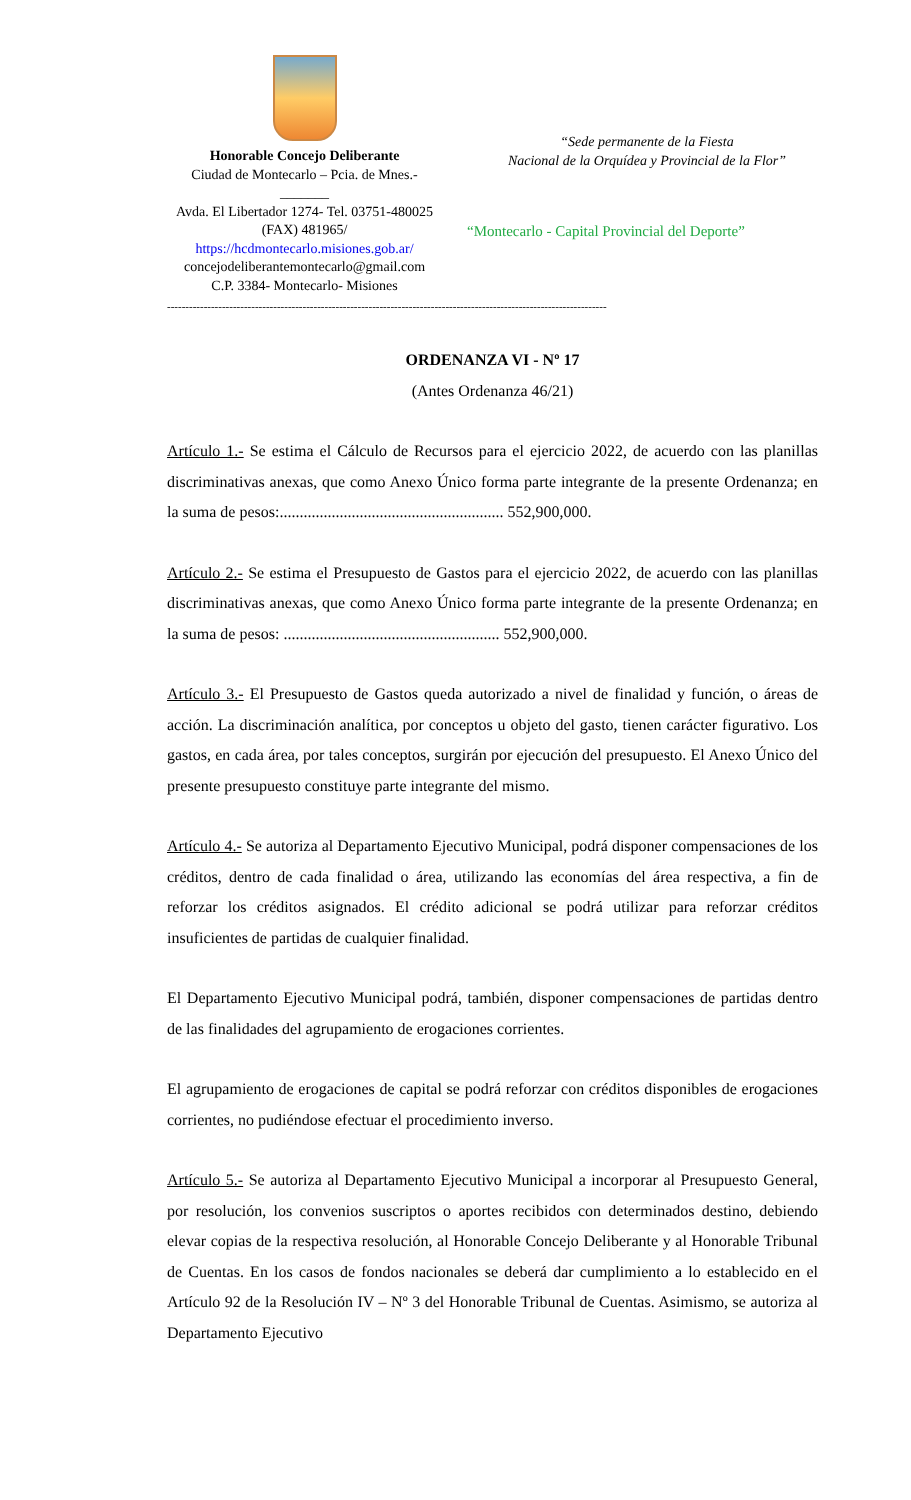Honorable Concejo Deliberante
Ciudad de Montecarlo – Pcia. de Mnes.-
_______
Avda. El Libertador 1274- Tel. 03751-480025 (FAX) 481965/
https://hcdmontecarlo.misiones.gob.ar/
concejodeliberantemontecarlo@gmail.com
C.P. 3384- Montecarlo- Misiones
“Sede permanente de la Fiesta
Nacional de la Orquídea y Provincial de la Flor”
“Montecarlo - Capital Provincial del Deporte”
------------------------------------------------------------------------------------------------------------------------
ORDENANZA VI - Nº 17
(Antes Ordenanza 46/21)
Artículo 1.- Se estima el Cálculo de Recursos para el ejercicio 2022, de acuerdo con las planillas discriminativas anexas, que como Anexo Único forma parte integrante de la presente Ordenanza; en la suma de pesos:........................................................ 552,900,000.
Artículo 2.- Se estima el Presupuesto de Gastos para el ejercicio 2022, de acuerdo con las planillas discriminativas anexas, que como Anexo Único forma parte integrante de la presente Ordenanza; en la suma de pesos: ...................................................... 552,900,000.
Artículo 3.- El Presupuesto de Gastos queda autorizado a nivel de finalidad y función, o áreas de acción. La discriminación analítica, por conceptos u objeto del gasto, tienen carácter figurativo. Los gastos, en cada área, por tales conceptos, surgirán por ejecución del presupuesto. El Anexo Único del presente presupuesto constituye parte integrante del mismo.
Artículo 4.- Se autoriza al Departamento Ejecutivo Municipal, podrá disponer compensaciones de los créditos, dentro de cada finalidad o área, utilizando las economías del área respectiva, a fin de reforzar los créditos asignados. El crédito adicional se podrá utilizar para reforzar créditos insuficientes de partidas de cualquier finalidad.
El Departamento Ejecutivo Municipal podrá, también, disponer compensaciones de partidas dentro de las finalidades del agrupamiento de erogaciones corrientes.
El agrupamiento de erogaciones de capital se podrá reforzar con créditos disponibles de erogaciones corrientes, no pudiéndose efectuar el procedimiento inverso.
Artículo 5.- Se autoriza al Departamento Ejecutivo Municipal a incorporar al Presupuesto General, por resolución, los convenios suscriptos o aportes recibidos con determinados destino, debiendo elevar copias de la respectiva resolución, al Honorable Concejo Deliberante y al Honorable Tribunal de Cuentas. En los casos de fondos nacionales se deberá dar cumplimiento a lo establecido en el Artículo 92 de la Resolución IV – Nº 3 del Honorable Tribunal de Cuentas. Asimismo, se autoriza al Departamento Ejecutivo